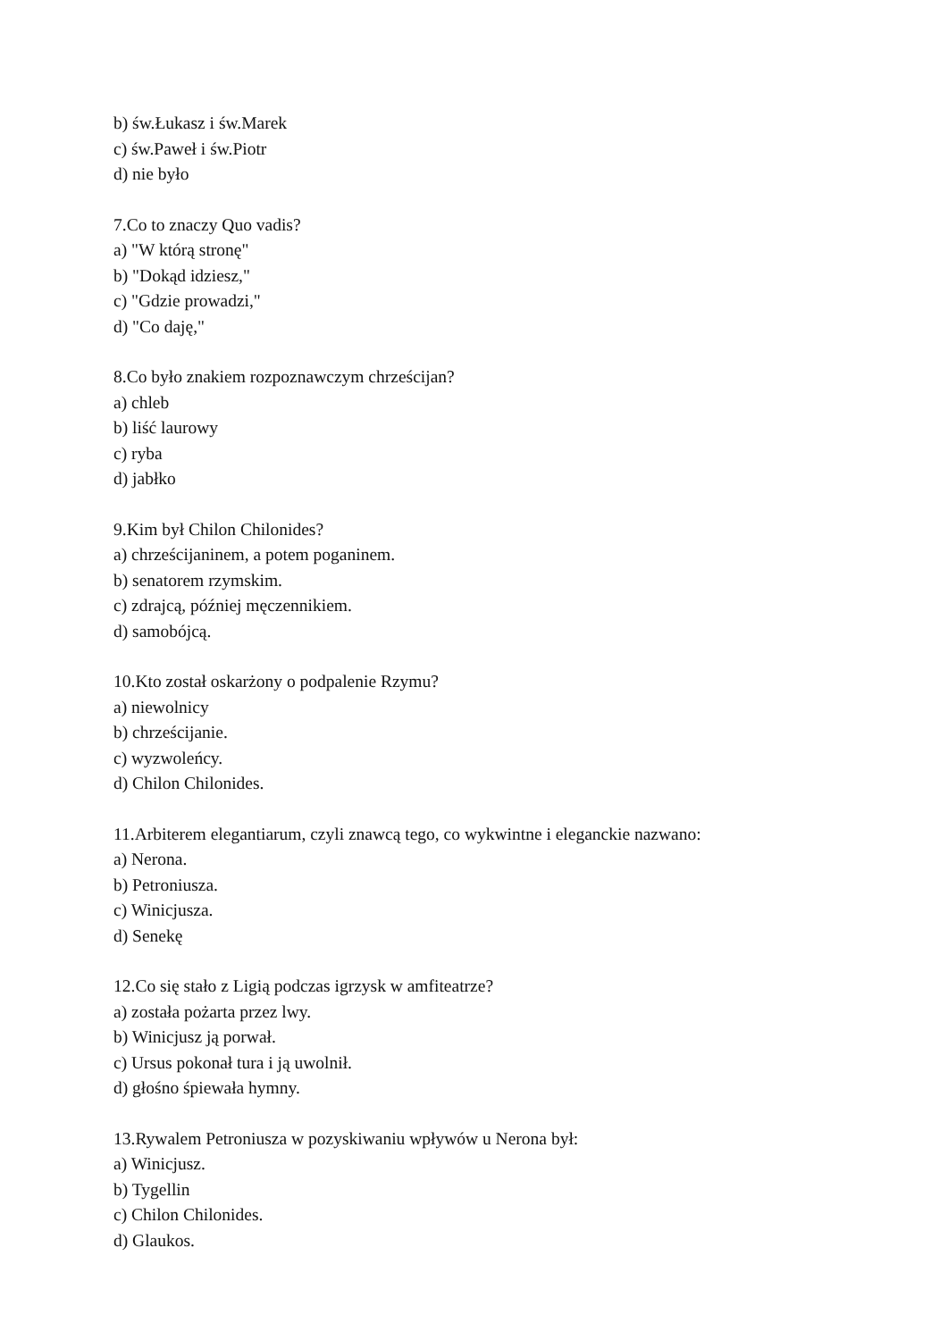b) św.Łukasz i św.Marek
c) św.Paweł i św.Piotr
d) nie było
7.Co to znaczy Quo vadis?
a) "W którą stronę"
b) "Dokąd idziesz,"
c) "Gdzie prowadzi,"
d) "Co daję,"
8.Co było znakiem rozpoznawczym chrześcijan?
a) chleb
b) liść laurowy
c) ryba
d) jabłko
9.Kim był Chilon Chilonides?
a) chrześcijaninem, a potem poganinem.
b) senatorem rzymskim.
c) zdrajcą, później męczennikiem.
d) samobójcą.
10.Kto został oskarżony o podpalenie Rzymu?
a) niewolnicy
b) chrześcijanie.
c) wyzwoleńcy.
d) Chilon Chilonides.
11.Arbiterem elegantiarum, czyli znawcą tego, co wykwintne i eleganckie nazwano:
a) Nerona.
b) Petroniusza.
c) Winicjusza.
d) Senekę
12.Co się stało z Ligią podczas igrzysk w amfiteatrze?
a) została pożarta przez lwy.
b) Winicjusz ją porwał.
c) Ursus pokonał tura i ją uwolnił.
d) głośno śpiewała hymny.
13.Rywalem Petroniusza w pozyskiwaniu wpływów u Nerona był:
a) Winicjusz.
b) Tygellin
c) Chilon Chilonides.
d) Glaukos.